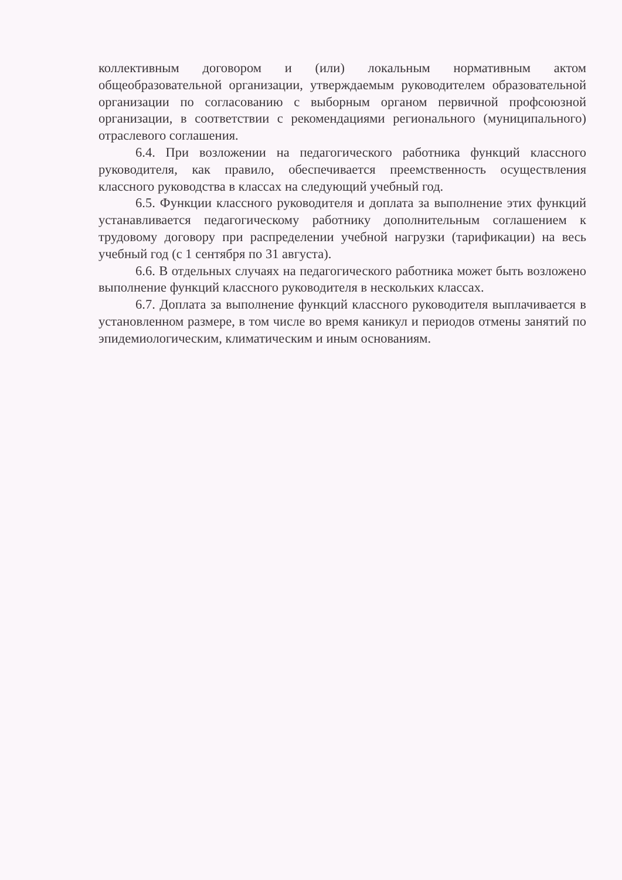коллективным договором и (или) локальным нормативным актом общеобразовательной организации, утверждаемым руководителем образовательной организации по согласованию с выборным органом первичной профсоюзной организации, в соответствии с рекомендациями регионального (муниципального) отраслевого соглашения.
6.4. При возложении на педагогического работника функций классного руководителя, как правило, обеспечивается преемственность осуществления классного руководства в классах на следующий учебный год.
6.5. Функции классного руководителя и доплата за выполнение этих функций устанавливается педагогическому работнику дополнительным соглашением к трудовому договору при распределении учебной нагрузки (тарификации) на весь учебный год (с 1 сентября по 31 августа).
6.6. В отдельных случаях на педагогического работника может быть возложено выполнение функций классного руководителя в нескольких классах.
6.7. Доплата за выполнение функций классного руководителя выплачивается в установленном размере, в том числе во время каникул и периодов отмены занятий по эпидемиологическим, климатическим и иным основаниям.